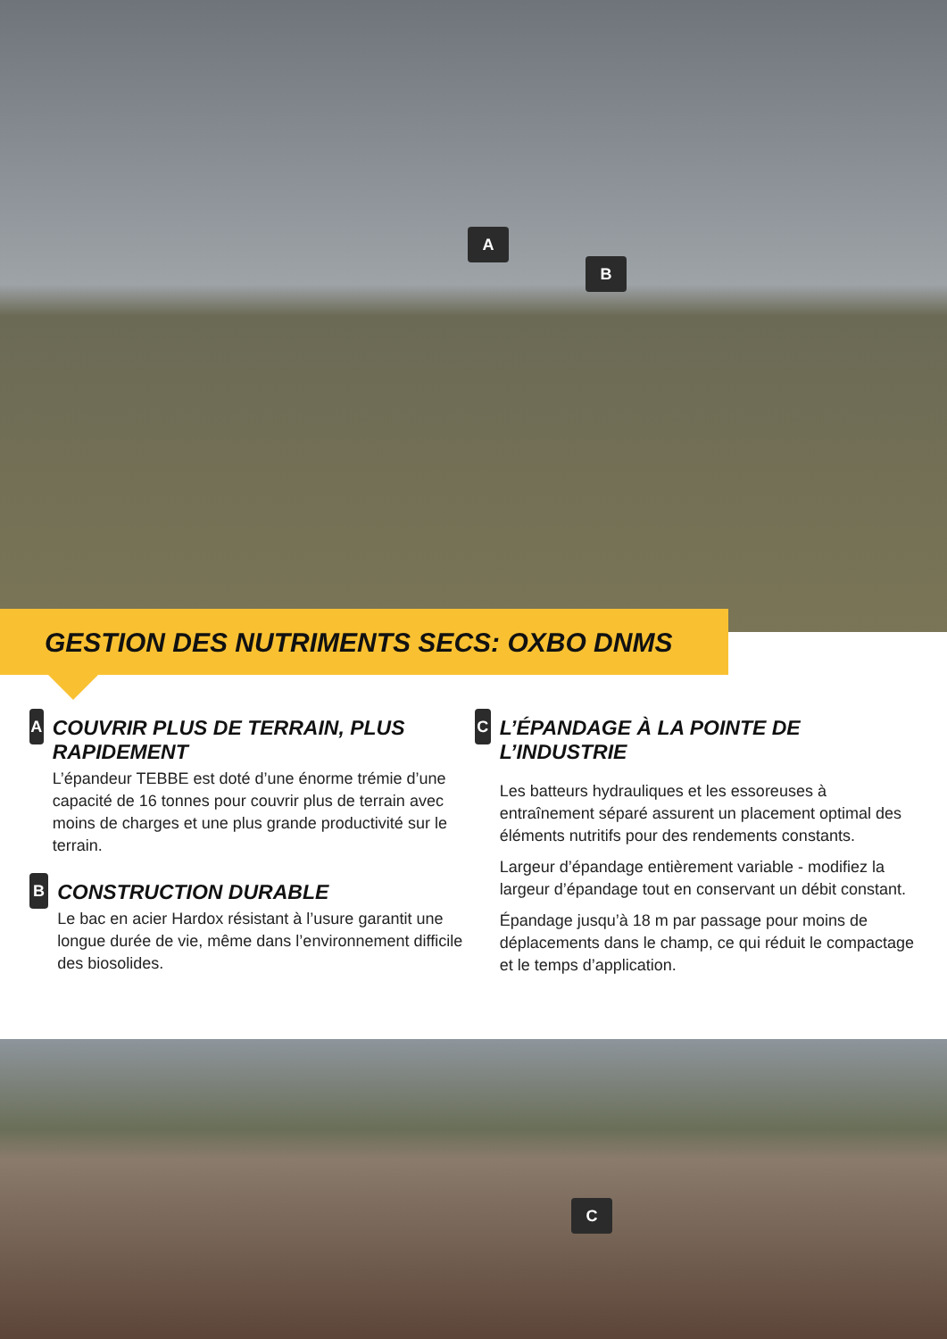A
B
GESTION DES NUTRIMENTS SECS: OXBO DNMS
A
COUVRIR PLUS DE TERRAIN, PLUS RAPIDEMENT
L’épandeur TEBBE est doté d’une énorme trémie d’une capacité de 16 tonnes pour couvrir plus de terrain avec moins de charges et une plus grande productivité sur le terrain.
B
CONSTRUCTION DURABLE
Le bac en acier Hardox résistant à l’usure garantit une longue durée de vie, même dans l’environnement difficile des biosolides.
C
L’ÉPANDAGE À LA POINTE DE L’INDUSTRIE
Les batteurs hydrauliques et les essoreuses à entraînement séparé assurent un placement optimal des éléments nutritifs pour des rendements constants.
Largeur d’épandage entièrement variable - modifiez la largeur d’épandage tout en conservant un débit constant.
Épandage jusqu’à 18 m par passage pour moins de déplacements dans le champ, ce qui réduit le compactage et le temps d’application.
C